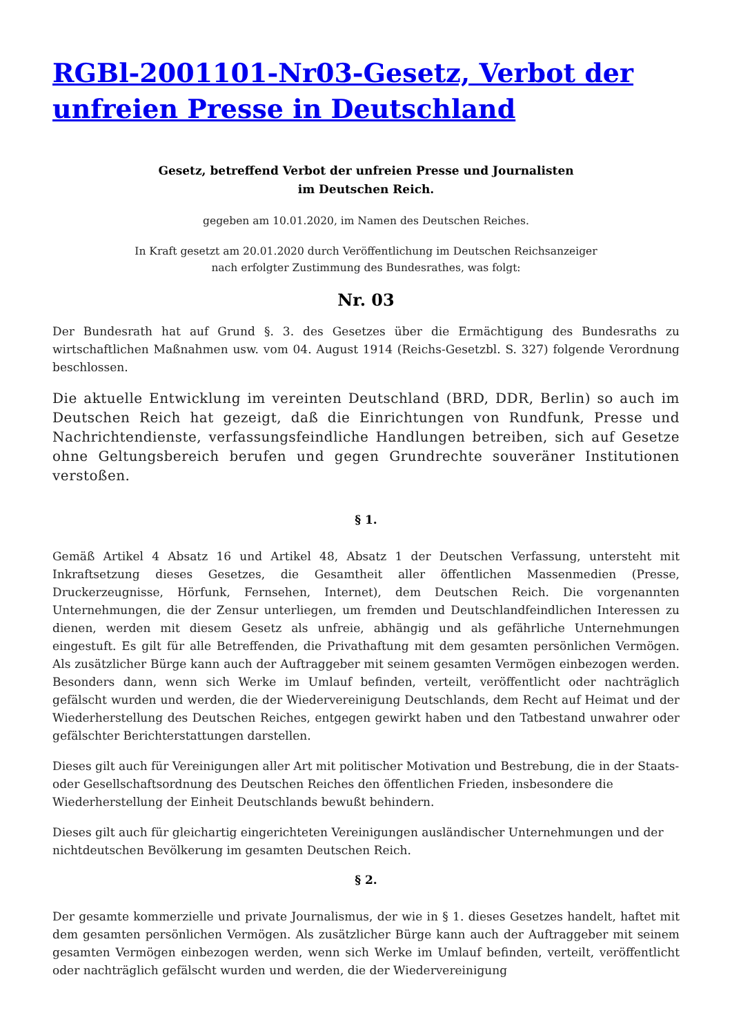RGBl-2001101-Nr03-Gesetz, Verbot der unfreien Presse in Deutschland
Gesetz, betreffend Verbot der unfreien Presse und Journalisten
im Deutschen Reich.
gegeben am 10.01.2020, im Namen des Deutschen Reiches.
In Kraft gesetzt am 20.01.2020 durch Veröffentlichung im Deutschen Reichsanzeiger
nach erfolgter Zustimmung des Bundesrathes, was folgt:
Nr. 03
Der Bundesrath hat auf Grund §. 3. des Gesetzes über die Ermächtigung des Bundesraths zu wirtschaftlichen Maßnahmen usw. vom 04. August 1914 (Reichs-Gesetzbl. S. 327) folgende Verordnung beschlossen.
Die aktuelle Entwicklung im vereinten Deutschland (BRD, DDR, Berlin) so auch im Deutschen Reich hat gezeigt, daß die Einrichtungen von Rundfunk, Presse und Nachrichtendienste, verfassungsfeindliche Handlungen betreiben, sich auf Gesetze ohne Geltungsbereich berufen und gegen Grundrechte souveräner Institutionen verstoßen.
§ 1.
Gemäß Artikel 4 Absatz 16 und Artikel 48, Absatz 1 der Deutschen Verfassung, untersteht mit Inkraftsetzung dieses Gesetzes, die Gesamtheit aller öffentlichen Massenmedien (Presse, Druckerzeugnisse, Hörfunk, Fernsehen, Internet), dem Deutschen Reich. Die vorgenannten Unternehmungen, die der Zensur unterliegen, um fremden und Deutschlandfeindlichen Interessen zu dienen, werden mit diesem Gesetz als unfreie, abhängig und als gefährliche Unternehmungen eingestuft. Es gilt für alle Betreffenden, die Privathaftung mit dem gesamten persönlichen Vermögen. Als zusätzlicher Bürge kann auch der Auftraggeber mit seinem gesamten Vermögen einbezogen werden. Besonders dann, wenn sich Werke im Umlauf befinden, verteilt, veröffentlicht oder nachträglich gefälscht wurden und werden, die der Wiedervereinigung Deutschlands, dem Recht auf Heimat und der Wiederherstellung des Deutschen Reiches, entgegen gewirkt haben und den Tatbestand unwahrer oder gefälschter Berichterstattungen darstellen.
Dieses gilt auch für Vereinigungen aller Art mit politischer Motivation und Bestrebung, die in der Staats- oder Gesellschaftsordnung des Deutschen Reiches den öffentlichen Frieden, insbesondere die Wiederherstellung der Einheit Deutschlands bewußt behindern.
Dieses gilt auch für gleichartig eingerichteten Vereinigungen ausländischer Unternehmungen und der nichtdeutschen Bevölkerung im gesamten Deutschen Reich.
§ 2.
Der gesamte kommerzielle und private Journalismus, der wie in § 1. dieses Gesetzes handelt, haftet mit dem gesamten persönlichen Vermögen. Als zusätzlicher Bürge kann auch der Auftraggeber mit seinem gesamten Vermögen einbezogen werden, wenn sich Werke im Umlauf befinden, verteilt, veröffentlicht oder nachträglich gefälscht wurden und werden, die der Wiedervereinigung